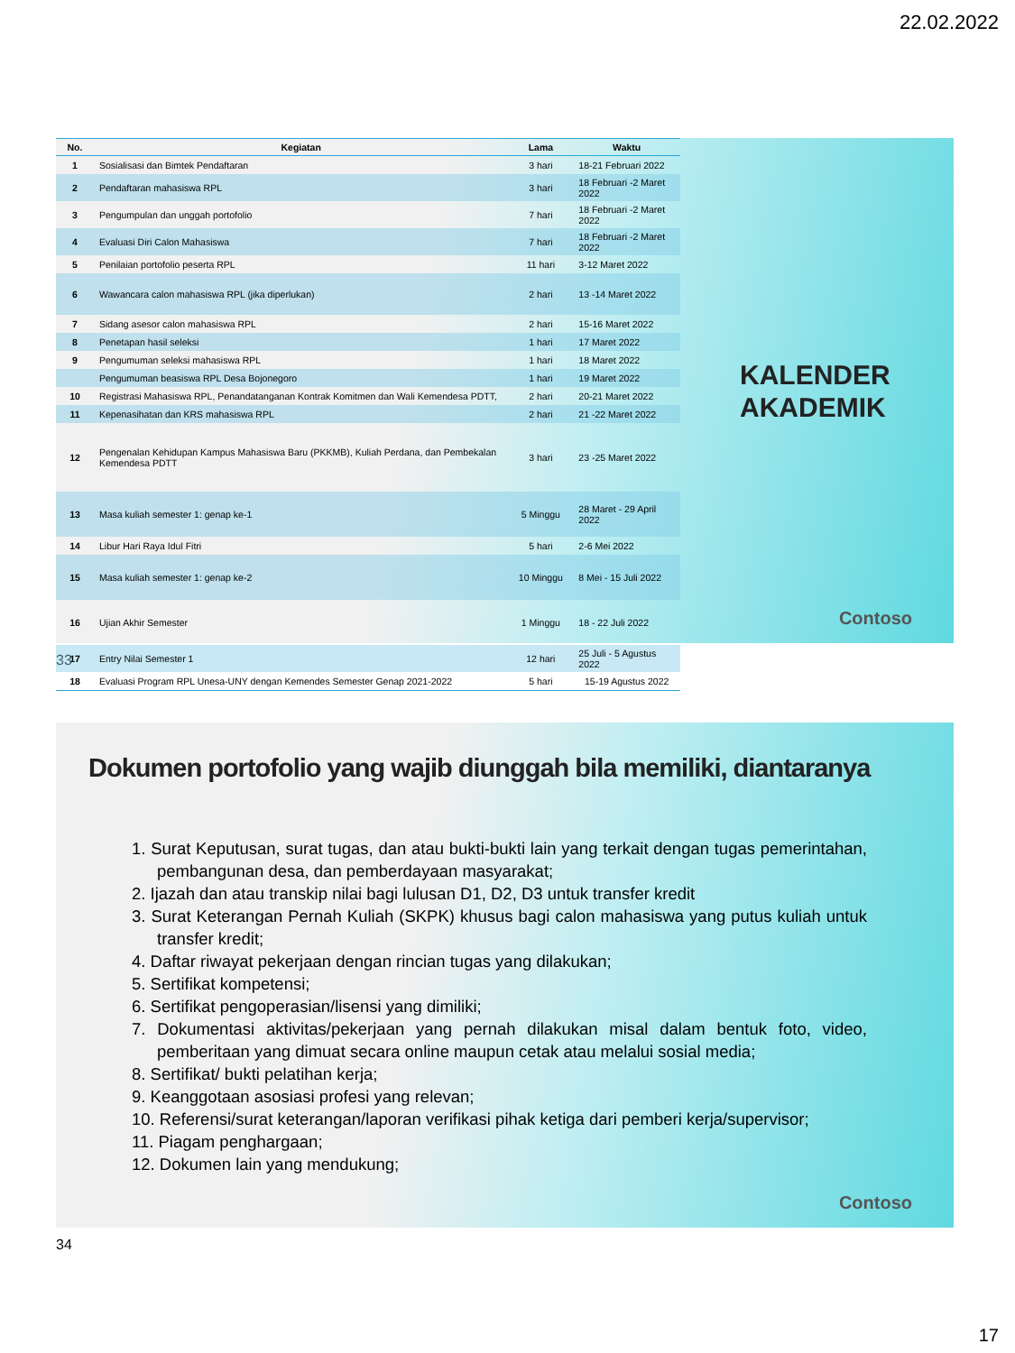22.02.2022
| No. | Kegiatan | Lama | Waktu |
| --- | --- | --- | --- |
| 1 | Sosialisasi dan Bimtek Pendaftaran | 3 hari | 18-21 Februari 2022 |
| 2 | Pendaftaran mahasiswa RPL | 3 hari | 18 Februari -2 Maret 2022 |
| 3 | Pengumpulan dan unggah portofolio | 7 hari | 18 Februari -2 Maret 2022 |
| 4 | Evaluasi Diri Calon Mahasiswa | 7 hari | 18 Februari -2 Maret 2022 |
| 5 | Penilaian portofolio peserta RPL | 11 hari | 3-12 Maret 2022 |
| 6 | Wawancara calon mahasiswa RPL (jika diperlukan) | 2 hari | 13 -14 Maret 2022 |
| 7 | Sidang asesor calon mahasiswa RPL | 2 hari | 15-16 Maret 2022 |
| 8 | Penetapan hasil seleksi | 1 hari | 17 Maret 2022 |
| 9 | Pengumuman seleksi mahasiswa RPL | 1 hari | 18 Maret 2022 |
| | Pengumuman beasiswa RPL Desa Bojonegoro | 1 hari | 19 Maret 2022 |
| 10 | Registrasi Mahasiswa RPL, Penandatanganan Kontrak Komitmen dan Wali Kemendesa PDTT, | 2 hari | 20-21 Maret 2022 |
| 11 | Kepenasihatan dan KRS mahasiswa RPL | 2 hari | 21 -22 Maret 2022 |
| 12 | Pengenalan Kehidupan Kampus Mahasiswa Baru (PKKMB), Kuliah Perdana, dan Pembekalan Kemendesa PDTT | 3 hari | 23 -25 Maret 2022 |
| 13 | Masa kuliah semester 1: genap ke-1 | 5 Minggu | 28 Maret - 29 April 2022 |
| 14 | Libur Hari Raya Idul Fitri | 5 hari | 2-6 Mei 2022 |
| 15 | Masa kuliah semester 1: genap ke-2 | 10 Minggu | 8 Mei - 15 Juli 2022 |
| 16 | Ujian Akhir Semester | 1 Minggu | 18 - 22 Juli 2022 |
| 17 | Entry Nilai Semester 1 | 12 hari | 25 Juli - 5 Agustus 2022 |
| 18 | Evaluasi Program RPL Unesa-UNY dengan Kemendes Semester Genap 2021-2022 | 5 hari | 15-19 Agustus 2022 |
KALENDER
AKADEMIK
Contoso
33
Dokumen portofolio yang wajib diunggah bila memiliki, diantaranya
1. Surat Keputusan, surat tugas, dan atau bukti-bukti lain yang terkait dengan tugas pemerintahan, pembangunan desa, dan pemberdayaan masyarakat;
2. Ijazah dan atau transkip nilai bagi lulusan D1, D2, D3 untuk transfer kredit
3. Surat Keterangan Pernah Kuliah (SKPK) khusus bagi calon mahasiswa yang putus kuliah untuk transfer kredit;
4. Daftar riwayat pekerjaan dengan rincian tugas yang dilakukan;
5. Sertifikat kompetensi;
6. Sertifikat pengoperasian/lisensi yang dimiliki;
7. Dokumentasi aktivitas/pekerjaan yang pernah dilakukan misal dalam bentuk foto, video, pemberitaan yang dimuat secara online maupun cetak atau melalui sosial media;
8. Sertifikat/ bukti pelatihan kerja;
9. Keanggotaan asosiasi profesi yang relevan;
10. Referensi/surat keterangan/laporan verifikasi pihak ketiga dari pemberi kerja/supervisor;
11. Piagam penghargaan;
12. Dokumen lain yang mendukung;
Contoso
34
17